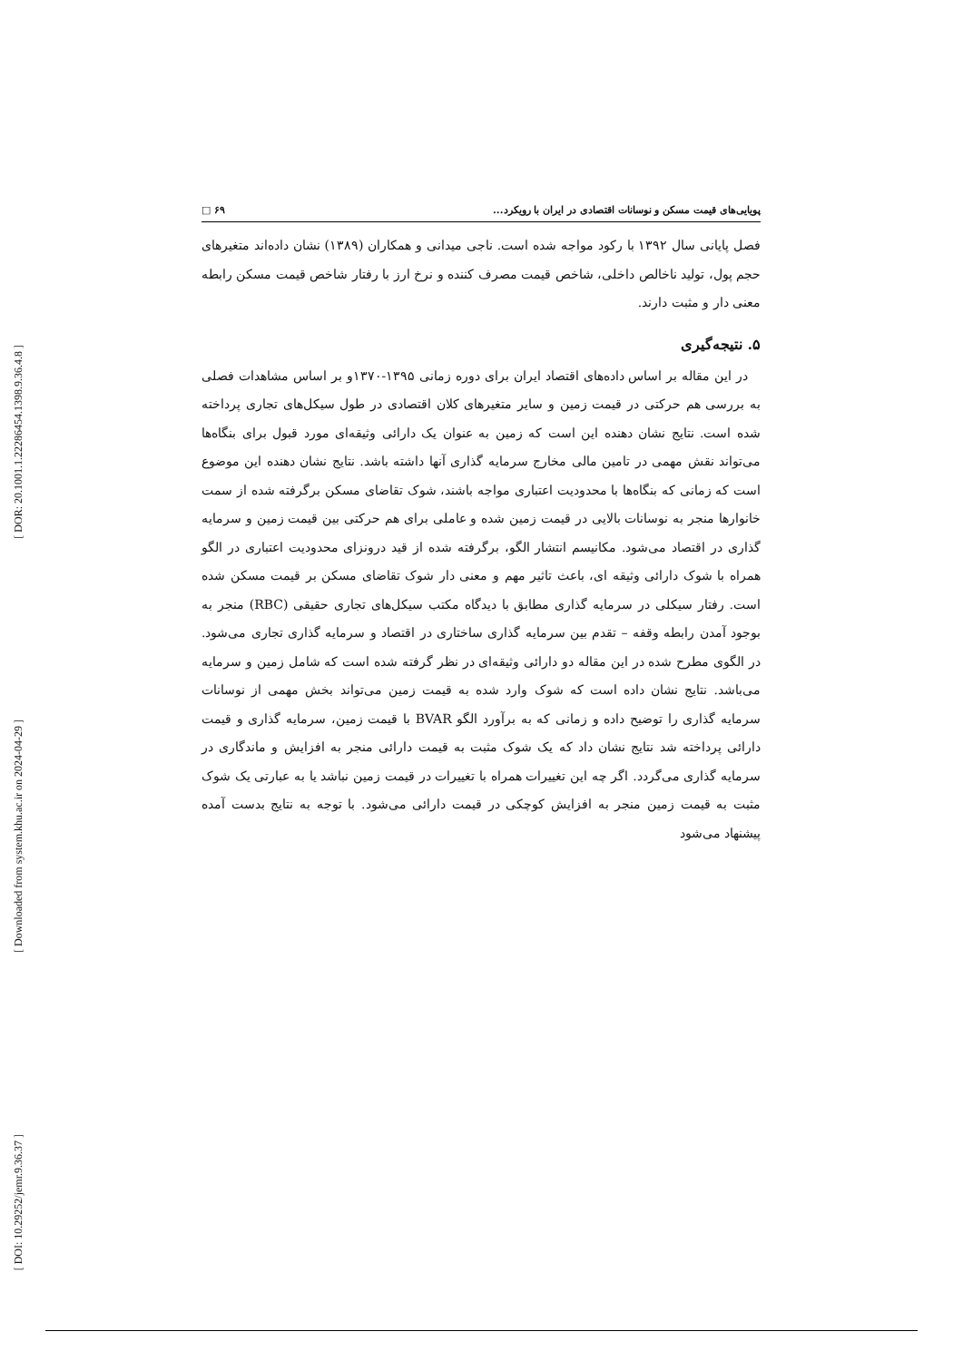[ DOR: 20.1001.1.22286454.1398.9.36.4.8 ]
[ Downloaded from system.khu.ac.ir on 2024-04-29 ]
[ DOI: 10.29252/jemr.9.36.37 ]
پویایی‌های قیمت مسکن و نوسانات اقتصادی در ایران با رویکرد... ۶۹ □
فصل پایانی سال ۱۳۹۲ با رکود مواجه شده است. ناجی میدانی و همکاران (۱۳۸۹) نشان داده‌اند متغیرهای حجم پول، تولید ناخالص داخلی، شاخص قیمت مصرف کننده و نرخ ارز با رفتار شاخص قیمت مسکن رابطه معنی دار و مثبت دارند.
۵. نتیجه‌گیری
در این مقاله بر اساس داده‌های اقتصاد ایران برای دوره زمانی ۱۳۹۵-۱۳۷۰و بر اساس مشاهدات فصلی به بررسی هم حرکتی در قیمت زمین و سایر متغیرهای کلان اقتصادی در طول سیکل‌های تجاری پرداخته شده است. نتایج نشان دهنده این است که زمین به عنوان یک دارائی وثیقه‌ای مورد قبول برای بنگاه‌ها می‌تواند نقش مهمی در تامین مالی مخارج سرمایه گذاری آنها داشته باشد. نتایج نشان دهنده این موضوع است که زمانی که بنگاه‌ها با محدودیت اعتباری مواجه باشند، شوک تقاضای مسکن برگرفته شده از سمت خانوارها منجر به نوسانات بالایی در قیمت زمین شده و عاملی برای هم حرکتی بین قیمت زمین و سرمایه گذاری در اقتصاد می‌شود. مکانیسم انتشار الگو، برگرفته شده از قید درونزای محدودیت اعتباری در الگو همراه با شوک دارائی وثیقه ای، باعث تاثیر مهم و معنی دار شوک تقاضای مسکن بر قیمت مسکن شده است. رفتار سیکلی در سرمایه گذاری مطابق با دیدگاه مکتب سیکل‌های تجاری حقیقی (RBC) منجر به بوجود آمدن رابطه وقفه – تقدم بین سرمایه گذاری ساختاری در اقتصاد و سرمایه گذاری تجاری می‌شود. در الگوی مطرح شده در این مقاله دو دارائی وثیقه‌ای در نظر گرفته شده است که شامل زمین و سرمایه می‌باشد. نتایج نشان داده است که شوک وارد شده به قیمت زمین می‌تواند بخش مهمی از نوسانات سرمایه گذاری را توضیح داده و زمانی که به برآورد الگو BVAR با قیمت زمین، سرمایه گذاری و قیمت دارائی پرداخته شد نتایج نشان داد که یک شوک مثبت به قیمت دارائی منجر به افزایش و ماندگاری در سرمایه گذاری می‌گردد. اگر چه این تغییرات همراه با تغییرات در قیمت زمین نباشد یا به عبارتی یک شوک مثبت به قیمت زمین منجر به افزایش کوچکی در قیمت دارائی می‌شود. با توجه به نتایج بدست آمده پیشنهاد می‌شود